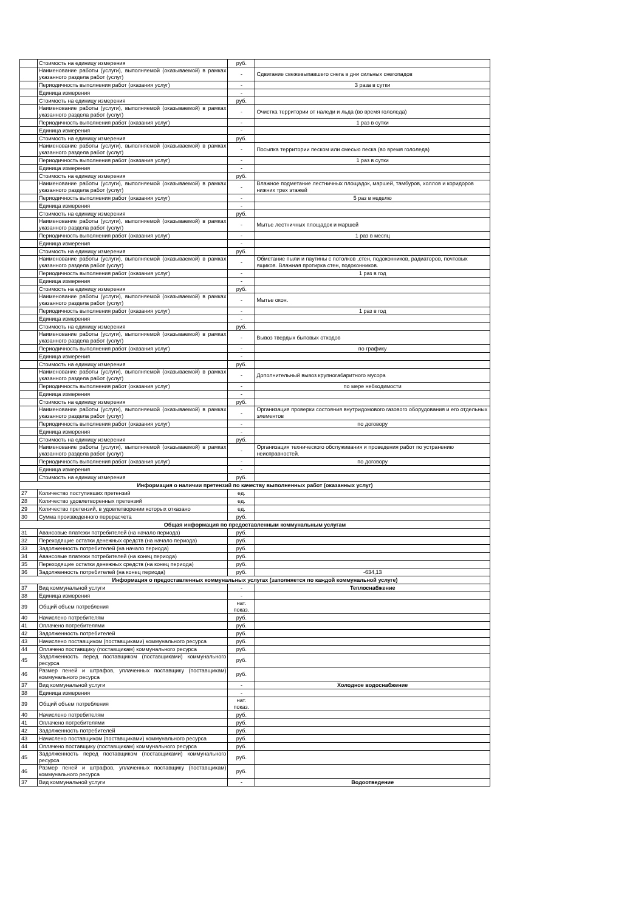| | Стоимость на единицу измерения | руб. | |
| | Наименование работы (услуги), выполняемой (оказываемой) в рамках указанного раздела работ (услуг) | - | Сдвигание свежевыпавшего снега в дни сильных снегопадов |
| | Периодичность выполнения работ (оказания услуг) | - | 3 раза в сутки |
| | Единица измерения | - | |
| | Стоимость на единицу измерения | руб. | |
| | Наименование работы (услуги), выполняемой (оказываемой) в рамках указанного раздела работ (услуг) | - | Очистка территории от наледи и льда (во время гололеда) |
| | Периодичность выполнения работ (оказания услуг) | - | 1 раз в сутки |
| | Единица измерения | - | |
| | Стоимость на единицу измерения | руб. | |
| | Наименование работы (услуги), выполняемой (оказываемой) в рамках указанного раздела работ (услуг) | - | Посыпка территории песком или смесью песка (во время гололеда) |
| | Периодичность выполнения работ (оказания услуг) | - | 1 раз в сутки |
| | Единица измерения | - | |
| | Стоимость на единицу измерения | руб. | |
| | Наименование работы (услуги), выполняемой (оказываемой) в рамках указанного раздела работ (услуг) | - | Влажное подметание лестничных площадок, маршей, тамбуров, холлов и коридоров нижних трех этажей |
| | Периодичность выполнения работ (оказания услуг) | - | 5 раз в неделю |
| | Единица измерения | - | |
| | Стоимость на единицу измерения | руб. | |
| | Наименование работы (услуги), выполняемой (оказываемой) в рамках указанного раздела работ (услуг) | - | Мытье лестничных площадок и маршей |
| | Периодичность выполнения работ (оказания услуг) | - | 1 раз в месяц |
| | Единица измерения | - | |
| | Стоимость на единицу измерения | руб. | |
| | Наименование работы (услуги), выполняемой (оказываемой) в рамках указанного раздела работ (услуг) | - | Обметание пыли и паутины с потолков ,стен, подоконников, радиаторов, почтовых ящиков. Влажная протирка стен, подоконников. |
| | Периодичность выполнения работ (оказания услуг) | - | 1 раз в год |
| | Единица измерения | - | |
| | Стоимость на единицу измерения | руб. | |
| | Наименование работы (услуги), выполняемой (оказываемой) в рамках указанного раздела работ (услуг) | - | Мытье окон. |
| | Периодичность выполнения работ (оказания услуг) | - | 1 раз в год |
| | Единица измерения | - | |
| | Стоимость на единицу измерения | руб. | |
| | Наименование работы (услуги), выполняемой (оказываемой) в рамках указанного раздела работ (услуг) | - | Вывоз твердых бытовых отходов |
| | Периодичность выполнения работ (оказания услуг) | - | по графику |
| | Единица измерения | - | |
| | Стоимость на единицу измерения | руб. | |
| | Наименование работы (услуги), выполняемой (оказываемой) в рамках указанного раздела работ (услуг) | - | Дополнительный вывоз крупногабаритного мусора |
| | Периодичность выполнения работ (оказания услуг) | - | по мере небходимости |
| | Единица измерения | - | |
| | Стоимость на единицу измерения | руб. | |
| | Наименование работы (услуги), выполняемой (оказываемой) в рамках указанного раздела работ (услуг) | - | Организация проверки состояния внутридомового газового оборудования и его отдельных элементов |
| | Периодичность выполнения работ (оказания услуг) | - | по договору |
| | Единица измерения | - | |
| | Стоимость на единицу измерения | руб. | |
| | Наименование работы (услуги), выполняемой (оказываемой) в рамках указанного раздела работ (услуг) | - | Организация технического обслуживания и проведения работ по устранению неисправностей. |
| | Периодичность выполнения работ (оказания услуг) | - | по договору |
| | Единица измерения | - | |
| | Стоимость на единицу измерения | руб. | |
| Информация о наличии претензий по качеству выполненных работ (оказанных услуг) | | | |
| 27 | Количество поступивших претензий | ед. | |
| 28 | Количество удовлетворенных претензий | ед. | |
| 29 | Количество претензий, в удовлетворении которых отказано | ед. | |
| 30 | Сумма произведенного перерасчета | руб. | |
| Общая информация по предоставленным коммунальным услугам | | | |
| 31 | Авансовые платежи потребителей (на начало периода) | руб. | |
| 32 | Переходящие остатки денежных средств (на начало периода) | руб. | |
| 33 | Задолженность потребителей (на начало периода) | руб. | |
| 34 | Авансовые платежи потребителей (на конец периода) | руб. | |
| 35 | Переходящие остатки денежных средств (на конец периода) | руб. | |
| 36 | Задолженность потребителей (на конец периода) | руб. | -634,13 |
| Информация о предоставленных коммунальных услугах (заполняется по каждой коммунальной услуге) | | | |
| 37 | Вид коммунальной услуги | - | Теплоснабжение |
| 38 | Единица измерения | - | |
| 39 | Общий объем потребления | нат. показ. | |
| 40 | Начислено потребителям | руб. | |
| 41 | Оплачено потребителями | руб. | |
| 42 | Задолженность потребителей | руб. | |
| 43 | Начислено поставщиком (поставщиками) коммунального ресурса | руб. | |
| 44 | Оплачено поставщику (поставщикам) коммунального ресурса | руб. | |
| 45 | Задолженность перед поставщиком (поставщиками) коммунального ресурса | руб. | |
| 46 | Размер пеней и штрафов, уплаченных поставщику (поставщикам) коммунального ресурса | руб. | |
| 37 | Вид коммунальной услуги | - | Холодное водоснабжение |
| 38 | Единица измерения | - | |
| 39 | Общий объем потребления | нат. показ. | |
| 40 | Начислено потребителям | руб. | |
| 41 | Оплачено потребителями | руб. | |
| 42 | Задолженность потребителей | руб. | |
| 43 | Начислено поставщиком (поставщиками) коммунального ресурса | руб. | |
| 44 | Оплачено поставщику (поставщикам) коммунального ресурса | руб. | |
| 45 | Задолженность перед поставщиком (поставщиками) коммунального ресурса | руб. | |
| 46 | Размер пеней и штрафов, уплаченных поставщику (поставщикам) коммунального ресурса | руб. | |
| 37 | Вид коммунальной услуги | - | Водоотведение |